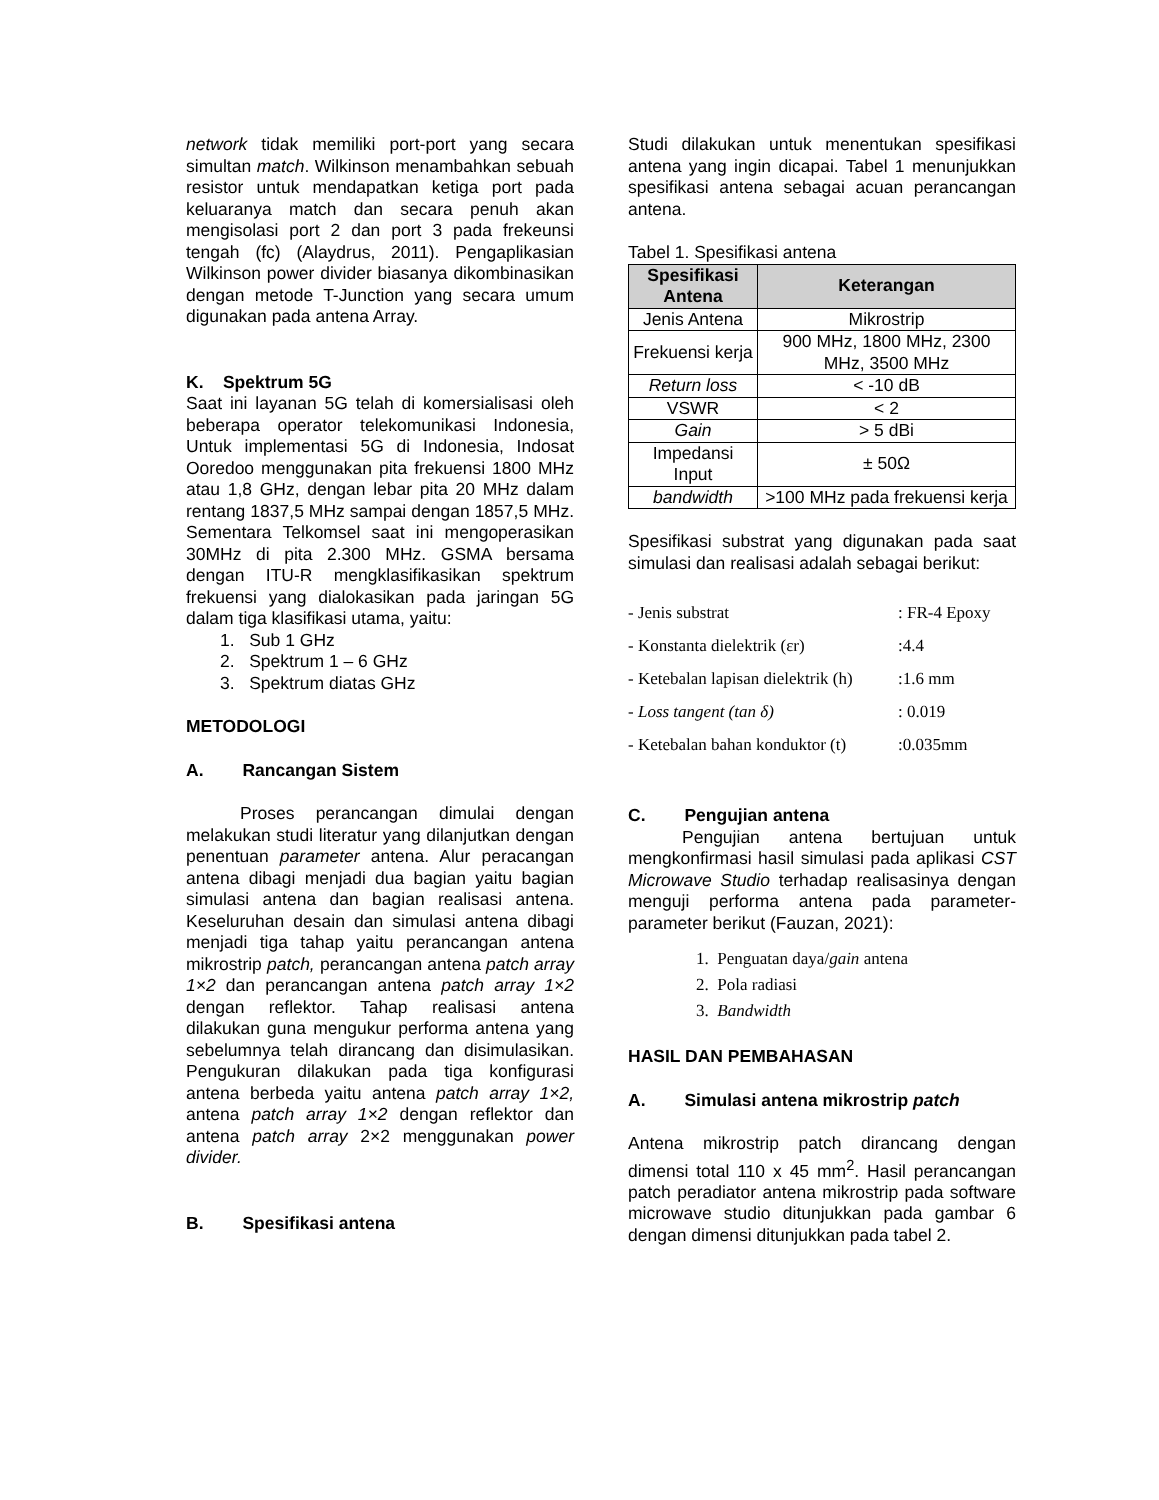network tidak memiliki port-port yang secara simultan match. Wilkinson menambahkan sebuah resistor untuk mendapatkan ketiga port pada keluaranya match dan secara penuh akan mengisolasi port 2 dan port 3 pada frekeunsi tengah (fc) (Alaydrus, 2011). Pengaplikasian Wilkinson power divider biasanya dikombinasikan dengan metode T-Junction yang secara umum digunakan pada antena Array.
K. Spektrum 5G
Saat ini layanan 5G telah di komersialisasi oleh beberapa operator telekomunikasi Indonesia, Untuk implementasi 5G di Indonesia, Indosat Ooredoo menggunakan pita frekuensi 1800 MHz atau 1,8 GHz, dengan lebar pita 20 MHz dalam rentang 1837,5 MHz sampai dengan 1857,5 MHz. Sementara Telkomsel saat ini mengoperasikan 30MHz di pita 2.300 MHz. GSMA bersama dengan ITU-R mengklasifikasikan spektrum frekuensi yang dialokasikan pada jaringan 5G dalam tiga klasifikasi utama, yaitu:
1. Sub 1 GHz
2. Spektrum 1 – 6 GHz
3. Spektrum diatas GHz
METODOLOGI
A. Rancangan Sistem
Proses perancangan dimulai dengan melakukan studi literatur yang dilanjutkan dengan penentuan parameter antena. Alur peracangan antena dibagi menjadi dua bagian yaitu bagian simulasi antena dan bagian realisasi antena. Keseluruhan desain dan simulasi antena dibagi menjadi tiga tahap yaitu perancangan antena mikrostrip patch, perancangan antena patch array 1×2 dan perancangan antena patch array 1×2 dengan reflektor. Tahap realisasi antena dilakukan guna mengukur performa antena yang sebelumnya telah dirancang dan disimulasikan. Pengukuran dilakukan pada tiga konfigurasi antena berbeda yaitu antena patch array 1×2, antena patch array 1×2 dengan reflektor dan antena patch array 2×2 menggunakan power divider.
B. Spesifikasi antena
Studi dilakukan untuk menentukan spesifikasi antena yang ingin dicapai. Tabel 1 menunjukkan spesifikasi antena sebagai acuan perancangan antena.
Tabel 1. Spesifikasi antena
| Spesifikasi Antena | Keterangan |
| --- | --- |
| Jenis Antena | Mikrostrip |
| Frekuensi kerja | 900 MHz, 1800 MHz, 2300 MHz, 3500 MHz |
| Return loss | < -10 dB |
| VSWR | < 2 |
| Gain | > 5 dBi |
| Impedansi Input | ± 50Ω |
| bandwidth | >100 MHz pada frekuensi kerja |
Spesifikasi substrat yang digunakan pada saat simulasi dan realisasi adalah sebagai berikut:
- Jenis substrat : FR-4 Epoxy
- Konstanta dielektrik (εr) :4.4
- Ketebalan lapisan dielektrik (h) :1.6 mm
- Loss tangent (tan δ) : 0.019
- Ketebalan bahan konduktor (t) :0.035mm
C. Pengujian antena
Pengujian antena bertujuan untuk mengkonfirmasi hasil simulasi pada aplikasi CST Microwave Studio terhadap realisasinya dengan menguji performa antena pada parameter-parameter berikut (Fauzan, 2021):
1. Penguatan daya/gain antena
2. Pola radiasi
3. Bandwidth
HASIL DAN PEMBAHASAN
A. Simulasi antena mikrostrip patch
Antena mikrostrip patch dirancang dengan dimensi total 110 x 45 mm<sup>2</sup>. Hasil perancangan patch peradiator antena mikrostrip pada software microwave studio ditunjukkan pada gambar 6 dengan dimensi ditunjukkan pada tabel 2.